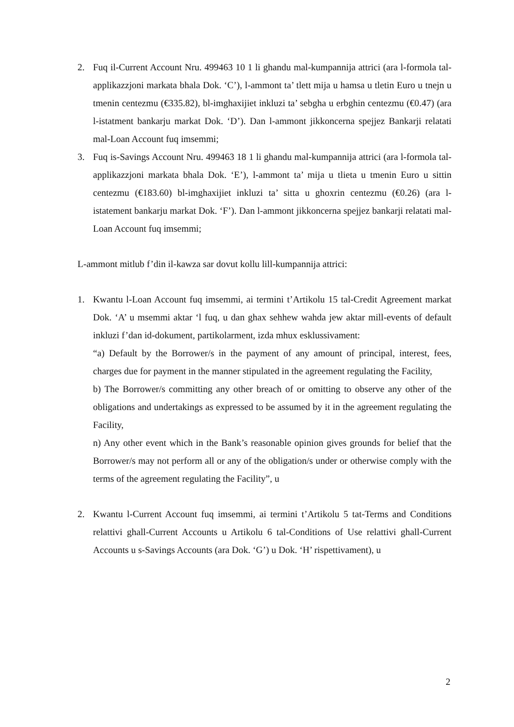2. Fuq il-Current Account Nru. 499463 10 1 li ghandu mal-kumpannija attrici (ara l-formola tal-applikazzjoni markata bhala Dok. ‘C’), l-ammont ta’ tlett mija u hamsa u tletin Euro u tnejn u tmenin centezmu (€335.82), bl-imghaxijiet inkluzi ta’ sebgha u erbghin centezmu (€0.47) (ara l-istatment bankarju markat Dok. ‘D’). Dan l-ammont jikkoncerna spejjez Bankarji relatati mal-Loan Account fuq imsemmi;
3. Fuq is-Savings Account Nru. 499463 18 1 li ghandu mal-kumpannija attrici (ara l-formola tal-applikazzjoni markata bhala Dok. ‘E’), l-ammont ta’ mija u tlieta u tmenin Euro u sittin centezmu (€183.60) bl-imghaxijiet inkluzi ta’ sitta u ghoxrin centezmu (€0.26) (ara l-istatement bankarju markat Dok. ‘F’). Dan l-ammont jikkoncerna spejjez bankarji relatati mal-Loan Account fuq imsemmi;
L-ammont mitlub f’din il-kawza sar dovut kollu lill-kumpannija attrici:
1. Kwantu l-Loan Account fuq imsemmi, ai termini t’Artikolu 15 tal-Credit Agreement markat Dok. ‘A’ u msemmi aktar ‘l fuq, u dan ghax sehhew wahda jew aktar mill-events of default inkluzi f’dan id-dokument, partikolarment, izda mhux esklussivament:
“a) Default by the Borrower/s in the payment of any amount of principal, interest, fees, charges due for payment in the manner stipulated in the agreement regulating the Facility,
b) The Borrower/s committing any other breach of or omitting to observe any other of the obligations and undertakings as expressed to be assumed by it in the agreement regulating the Facility,
n) Any other event which in the Bank’s reasonable opinion gives grounds for belief that the Borrower/s may not perform all or any of the obligation/s under or otherwise comply with the terms of the agreement regulating the Facility”, u
2. Kwantu l-Current Account fuq imsemmi, ai termini t’Artikolu 5 tat-Terms and Conditions relattivi ghall-Current Accounts u Artikolu 6 tal-Conditions of Use relattivi ghall-Current Accounts u s-Savings Accounts (ara Dok. ‘G’) u Dok. ‘H’ rispettivament), u
2